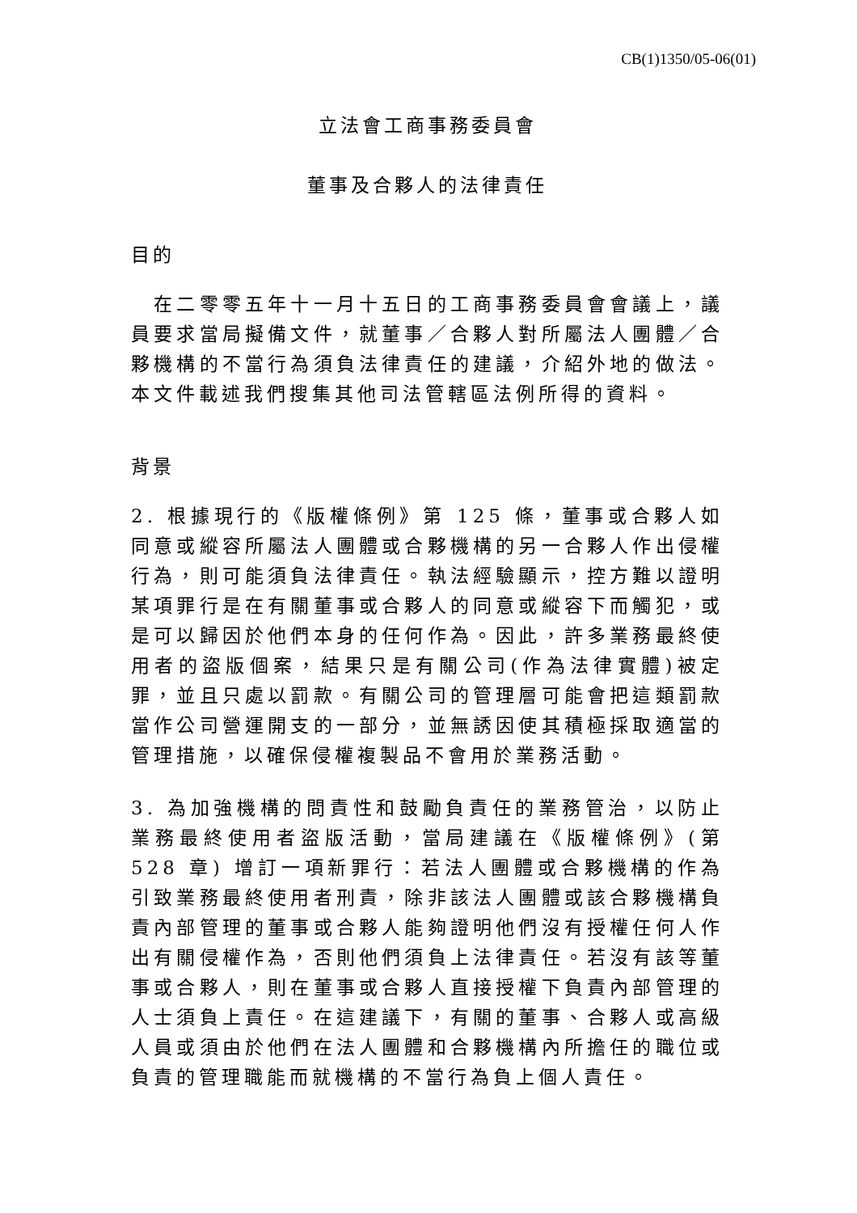CB(1)1350/05-06(01)
立法會工商事務委員會
董事及合夥人的法律責任
目的
　在二零零五年十一月十五日的工商事務委員會會議上，議員要求當局擬備文件，就董事／合夥人對所屬法人團體／合夥機構的不當行為須負法律責任的建議，介紹外地的做法。本文件載述我們搜集其他司法管轄區法例所得的資料。
背景
2. 根據現行的《版權條例》第 125 條，董事或合夥人如同意或縱容所屬法人團體或合夥機構的另一合夥人作出侵權行為，則可能須負法律責任。執法經驗顯示，控方難以證明某項罪行是在有關董事或合夥人的同意或縱容下而觸犯，或是可以歸因於他們本身的任何作為。因此，許多業務最終使用者的盜版個案，結果只是有關公司(作為法律實體)被定罪，並且只處以罰款。有關公司的管理層可能會把這類罰款當作公司營運開支的一部分，並無誘因使其積極採取適當的管理措施，以確保侵權複製品不會用於業務活動。
3. 為加強機構的問責性和鼓勵負責任的業務管治，以防止業務最終使用者盜版活動，當局建議在《版權條例》(第 528 章) 增訂一項新罪行：若法人團體或合夥機構的作為引致業務最終使用者刑責，除非該法人團體或該合夥機構負責內部管理的董事或合夥人能夠證明他們沒有授權任何人作出有關侵權作為，否則他們須負上法律責任。若沒有該等董事或合夥人，則在董事或合夥人直接授權下負責內部管理的人士須負上責任。在這建議下，有關的董事、合夥人或高級人員或須由於他們在法人團體和合夥機構內所擔任的職位或負責的管理職能而就機構的不當行為負上個人責任。